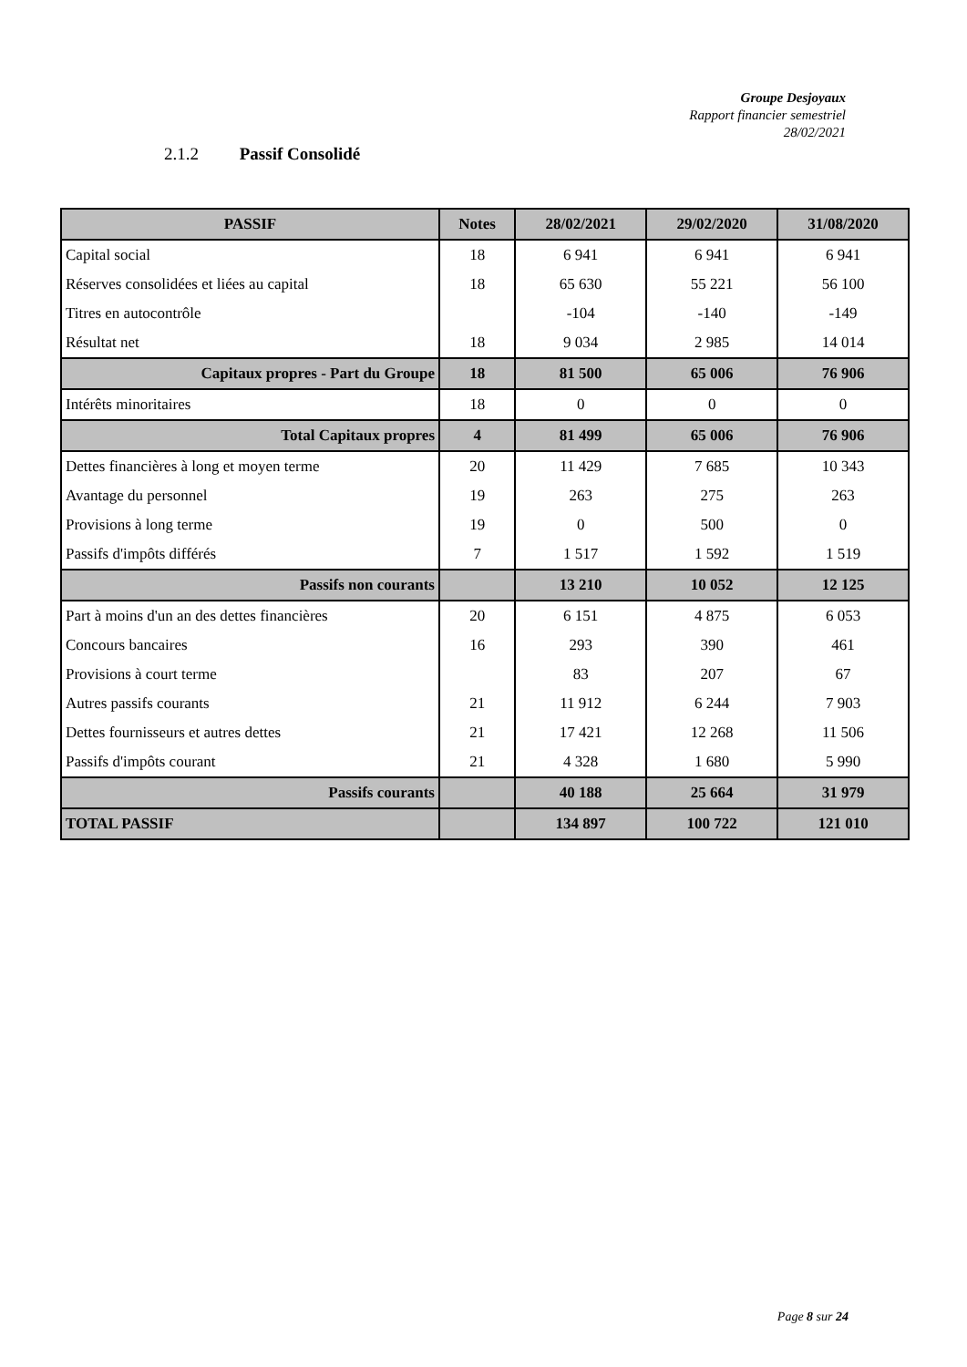Groupe Desjoyaux
Rapport financier semestriel
28/02/2021
2.1.2 Passif Consolidé
| PASSIF | Notes | 28/02/2021 | 29/02/2020 | 31/08/2020 |
| --- | --- | --- | --- | --- |
| Capital social | 18 | 6 941 | 6 941 | 6 941 |
| Réserves consolidées et liées au capital | 18 | 65 630 | 55 221 | 56 100 |
| Titres en autocontrôle | | -104 | -140 | -149 |
| Résultat net | 18 | 9 034 | 2 985 | 14 014 |
| Capitaux propres - Part du Groupe | 18 | 81 500 | 65 006 | 76 906 |
| Intérêts minoritaires | 18 | 0 | 0 | 0 |
| Total Capitaux propres | 4 | 81 499 | 65 006 | 76 906 |
| Dettes financières à long et moyen terme | 20 | 11 429 | 7 685 | 10 343 |
| Avantage du personnel | 19 | 263 | 275 | 263 |
| Provisions à long terme | 19 | 0 | 500 | 0 |
| Passifs d'impôts différés | 7 | 1 517 | 1 592 | 1 519 |
| Passifs non courants | | 13 210 | 10 052 | 12 125 |
| Part à moins d'un an des dettes financières | 20 | 6 151 | 4 875 | 6 053 |
| Concours bancaires | 16 | 293 | 390 | 461 |
| Provisions à court terme | | 83 | 207 | 67 |
| Autres passifs courants | 21 | 11 912 | 6 244 | 7 903 |
| Dettes fournisseurs et autres dettes | 21 | 17 421 | 12 268 | 11 506 |
| Passifs d'impôts courant | 21 | 4 328 | 1 680 | 5 990 |
| Passifs courants | | 40 188 | 25 664 | 31 979 |
| TOTAL PASSIF | | 134 897 | 100 722 | 121 010 |
Page 8 sur 24